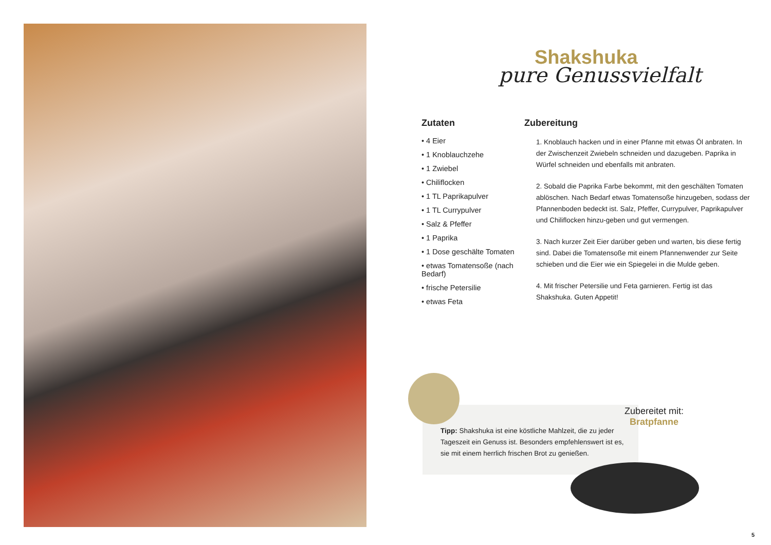Shakshuka
pure Genussvielfalt
Zutaten
• 4 Eier
• 1 Knoblauchzehe
• 1 Zwiebel
• Chiliflocken
• 1 TL Paprikapulver
• 1 TL Currypulver
• Salz & Pfeffer
• 1 Paprika
• 1 Dose geschälte Tomaten
• etwas Tomatensoße (nach Bedarf)
• frische Petersilie
• etwas Feta
Zubereitung
1. Knoblauch hacken und in einer Pfanne mit etwas Öl anbraten. In der Zwischenzeit Zwiebeln schneiden und dazugeben. Paprika in Würfel schneiden und ebenfalls mit anbraten.
2. Sobald die Paprika Farbe bekommt, mit den geschälten Tomaten ablöschen. Nach Bedarf etwas Tomatensoße hinzugeben, sodass der Pfannenboden bedeckt ist. Salz, Pfeffer, Currypulver, Paprikapulver und Chiliflocken hinzu-geben und gut vermengen.
3. Nach kurzer Zeit Eier darüber geben und warten, bis diese fertig sind. Dabei die Tomatensoße mit einem Pfannenwender zur Seite schieben und die Eier wie ein Spiegelei in die Mulde geben.
4. Mit frischer Petersilie und Feta garnieren. Fertig ist das Shakshuka. Guten Appetit!
Tipp: Shakshuka ist eine köstliche Mahlzeit, die zu jeder Tageszeit ein Genuss ist. Besonders empfehlenswert ist es, sie mit einem herrlich frischen Brot zu genießen.
Zubereitet mit:
Bratpfanne
5